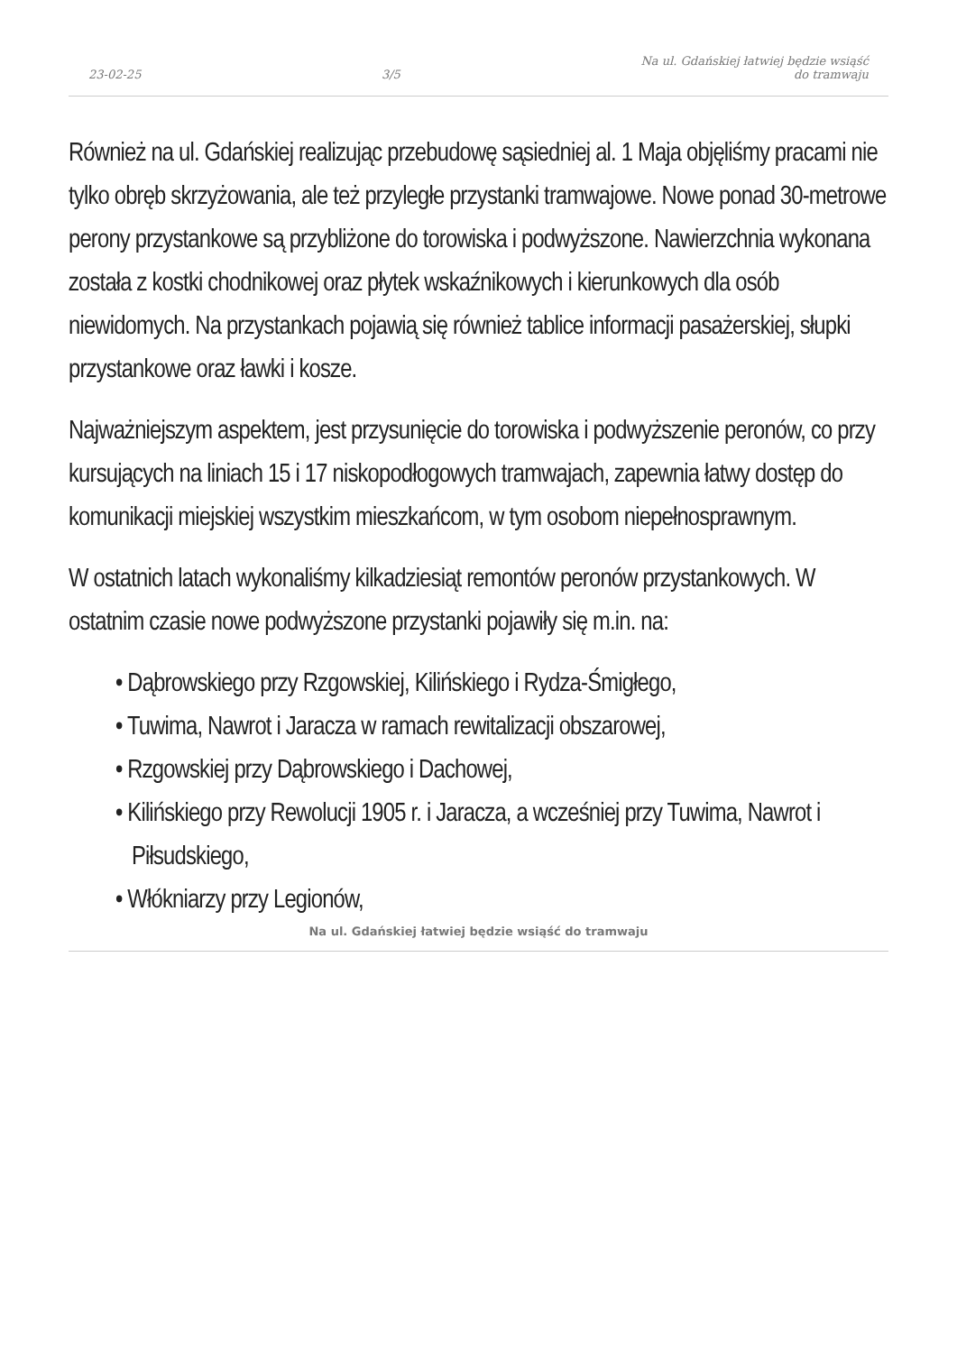23-02-25 3/5 Na ul. Gdańskiej łatwiej będzie wsiąść
do tramwaju
Również na ul. Gdańskiej realizując przebudowę sąsiedniej al. 1 Maja objęliśmy pracami nie tylko obręb skrzyżowania, ale też przyległe przystanki tramwajowe. Nowe ponad 30-metrowe perony przystankowe są przybliżone do torowiska i podwyższone. Nawierzchnia wykonana została z kostki chodnikowej oraz płytek wskaźnikowych i kierunkowych dla osób niewidomych. Na przystankach pojawią się również tablice informacji pasażerskiej, słupki przystankowe oraz ławki i kosze.
Najważniejszym aspektem, jest przysunięcie do torowiska i podwyższenie peronów, co przy kursujących na liniach 15 i 17 niskopodłogowych tramwajach, zapewnia łatwy dostęp do komunikacji miejskiej wszystkim mieszkańcom, w tym osobom niepełnosprawnym.
W ostatnich latach wykonaliśmy kilkadziesiąt remontów peronów przystankowych. W ostatnim czasie nowe podwyższone przystanki pojawiły się m.in. na:
• Dąbrowskiego przy Rzgowskiej, Kilińskiego i Rydza-Śmigłego,
• Tuwima, Nawrot i Jaracza w ramach rewitalizacji obszarowej,
• Rzgowskiej przy Dąbrowskiego i Dachowej,
• Kilińskiego przy Rewolucji 1905 r. i Jaracza, a wcześniej przy Tuwima, Nawrot i Piłsudskiego,
• Włókniarzy przy Legionów,
Na ul. Gdańskiej łatwiej będzie wsiąść do tramwaju